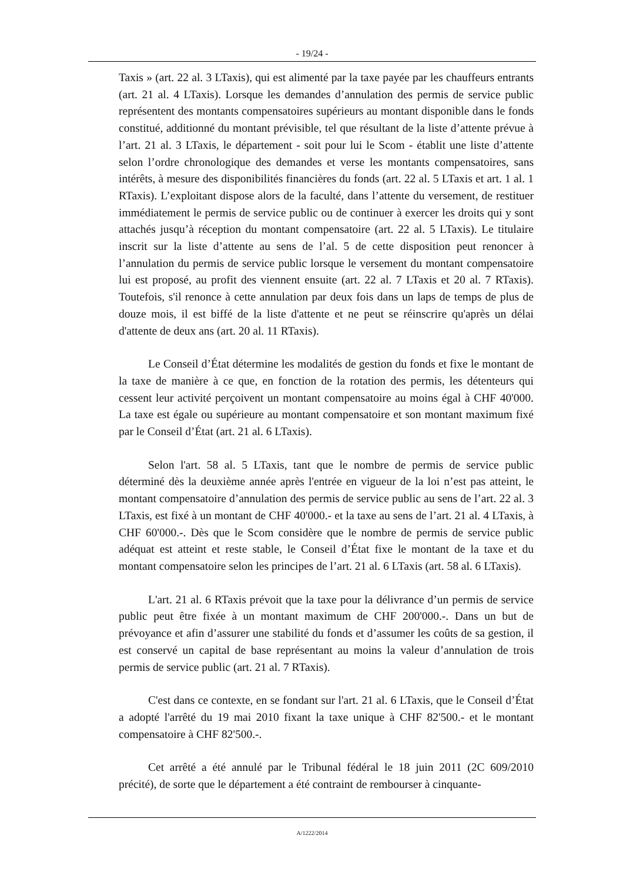- 19/24 -
Taxis » (art. 22 al. 3 LTaxis), qui est alimenté par la taxe payée par les chauffeurs entrants (art. 21 al. 4 LTaxis). Lorsque les demandes d’annulation des permis de service public représentent des montants compensatoires supérieurs au montant disponible dans le fonds constitué, additionné du montant prévisible, tel que résultant de la liste d’attente prévue à l’art. 21 al. 3 LTaxis, le département - soit pour lui le Scom - établit une liste d’attente selon l’ordre chronologique des demandes et verse les montants compensatoires, sans intérêts, à mesure des disponibilités financières du fonds (art. 22 al. 5 LTaxis et art. 1 al. 1 RTaxis). L’exploitant dispose alors de la faculté, dans l’attente du versement, de restituer immédiatement le permis de service public ou de continuer à exercer les droits qui y sont attachés jusqu’à réception du montant compensatoire (art. 22 al. 5 LTaxis). Le titulaire inscrit sur la liste d’attente au sens de l’al. 5 de cette disposition peut renoncer à l’annulation du permis de service public lorsque le versement du montant compensatoire lui est proposé, au profit des viennent ensuite (art. 22 al. 7 LTaxis et 20 al. 7 RTaxis). Toutefois, s'il renonce à cette annulation par deux fois dans un laps de temps de plus de douze mois, il est biffé de la liste d'attente et ne peut se réinscrire qu'après un délai d'attente de deux ans (art. 20 al. 11 RTaxis).
Le Conseil d’État détermine les modalités de gestion du fonds et fixe le montant de la taxe de manière à ce que, en fonction de la rotation des permis, les détenteurs qui cessent leur activité perçoivent un montant compensatoire au moins égal à CHF 40'000. La taxe est égale ou supérieure au montant compensatoire et son montant maximum fixé par le Conseil d’État (art. 21 al. 6 LTaxis).
Selon l'art. 58 al. 5 LTaxis, tant que le nombre de permis de service public déterminé dès la deuxième année après l'entrée en vigueur de la loi n’est pas atteint, le montant compensatoire d’annulation des permis de service public au sens de l’art. 22 al. 3 LTaxis, est fixé à un montant de CHF 40'000.- et la taxe au sens de l’art. 21 al. 4 LTaxis, à CHF 60'000.-. Dès que le Scom considère que le nombre de permis de service public adéquat est atteint et reste stable, le Conseil d’État fixe le montant de la taxe et du montant compensatoire selon les principes de l’art. 21 al. 6 LTaxis (art. 58 al. 6 LTaxis).
L'art. 21 al. 6 RTaxis prévoit que la taxe pour la délivrance d’un permis de service public peut être fixée à un montant maximum de CHF 200'000.-. Dans un but de prévoyance et afin d’assurer une stabilité du fonds et d’assumer les coûts de sa gestion, il est conservé un capital de base représentant au moins la valeur d’annulation de trois permis de service public (art. 21 al. 7 RTaxis).
C'est dans ce contexte, en se fondant sur l'art. 21 al. 6 LTaxis, que le Conseil d’État a adopté l'arrêté du 19 mai 2010 fixant la taxe unique à CHF 82'500.- et le montant compensatoire à CHF 82'500.-.
Cet arrêté a été annulé par le Tribunal fédéral le 18 juin 2011 (2C 609/2010 précité), de sorte que le département a été contraint de rembourser à cinquante-
A/1222/2014